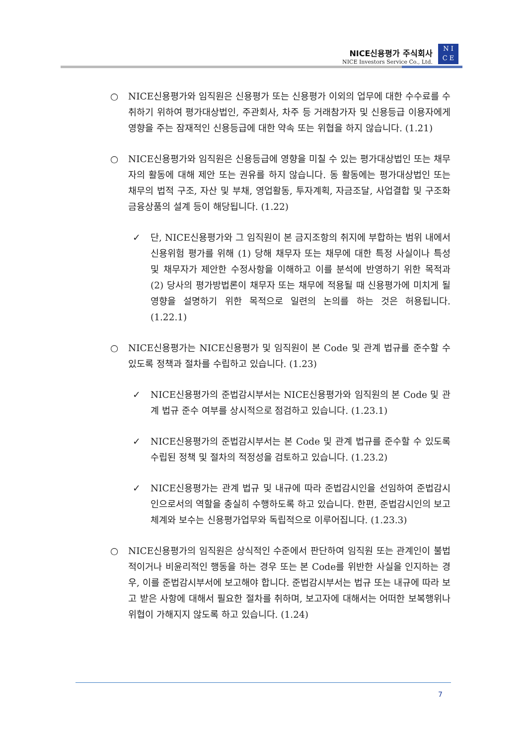NICE신용평가 주식회사
NICE Investors Service Co., Ltd.
N I
C E
○ NICE신용평가와 임직원은 신용평가 또는 신용평가 이외의 업무에 대한 수수료를 수취하기 위하여 평가대상법인, 주관회사, 차주 등 거래참가자 및 신용등급 이용자에게 영향을 주는 잠재적인 신용등급에 대한 약속 또는 위협을 하지 않습니다. (1.21)
○ NICE신용평가와 임직원은 신용등급에 영향을 미칠 수 있는 평가대상법인 또는 채무자의 활동에 대해 제안 또는 권유를 하지 않습니다. 동 활동에는 평가대상법인 또는 채무의 법적 구조, 자산 및 부채, 영업활동, 투자계획, 자금조달, 사업결합 및 구조화 금융상품의 설계 등이 해당됩니다. (1.22)
✓ 단, NICE신용평가와 그 임직원이 본 금지조항의 취지에 부합하는 범위 내에서 신용위험 평가를 위해 (1) 당해 채무자 또는 채무에 대한 특정 사실이나 특성 및 채무자가 제안한 수정사항을 이해하고 이를 분석에 반영하기 위한 목적과 (2) 당사의 평가방법론이 채무자 또는 채무에 적용될 때 신용평가에 미치게 될 영향을 설명하기 위한 목적으로 일련의 논의를 하는 것은 허용됩니다. (1.22.1)
○ NICE신용평가는 NICE신용평가 및 임직원이 본 Code 및 관계 법규를 준수할 수 있도록 정책과 절차를 수립하고 있습니다. (1.23)
✓ NICE신용평가의 준법감시부서는 NICE신용평가와 임직원의 본 Code 및 관계 법규 준수 여부를 상시적으로 점검하고 있습니다. (1.23.1)
✓ NICE신용평가의 준법감시부서는 본 Code 및 관계 법규를 준수할 수 있도록 수립된 정책 및 절차의 적정성을 검토하고 있습니다. (1.23.2)
✓ NICE신용평가는 관계 법규 및 내규에 따라 준법감시인을 선임하여 준법감시인으로서의 역할을 충실히 수행하도록 하고 있습니다. 한편, 준법감시인의 보고체계와 보수는 신용평가업무와 독립적으로 이루어집니다. (1.23.3)
○ NICE신용평가의 임직원은 상식적인 수준에서 판단하여 임직원 또는 관계인이 불법적이거나 비윤리적인 행동을 하는 경우 또는 본 Code를 위반한 사실을 인지하는 경우, 이를 준법감시부서에 보고해야 합니다. 준법감시부서는 법규 또는 내규에 따라 보고 받은 사항에 대해서 필요한 절차를 취하며, 보고자에 대해서는 어떠한 보복행위나 위협이 가해지지 않도록 하고 있습니다. (1.24)
7